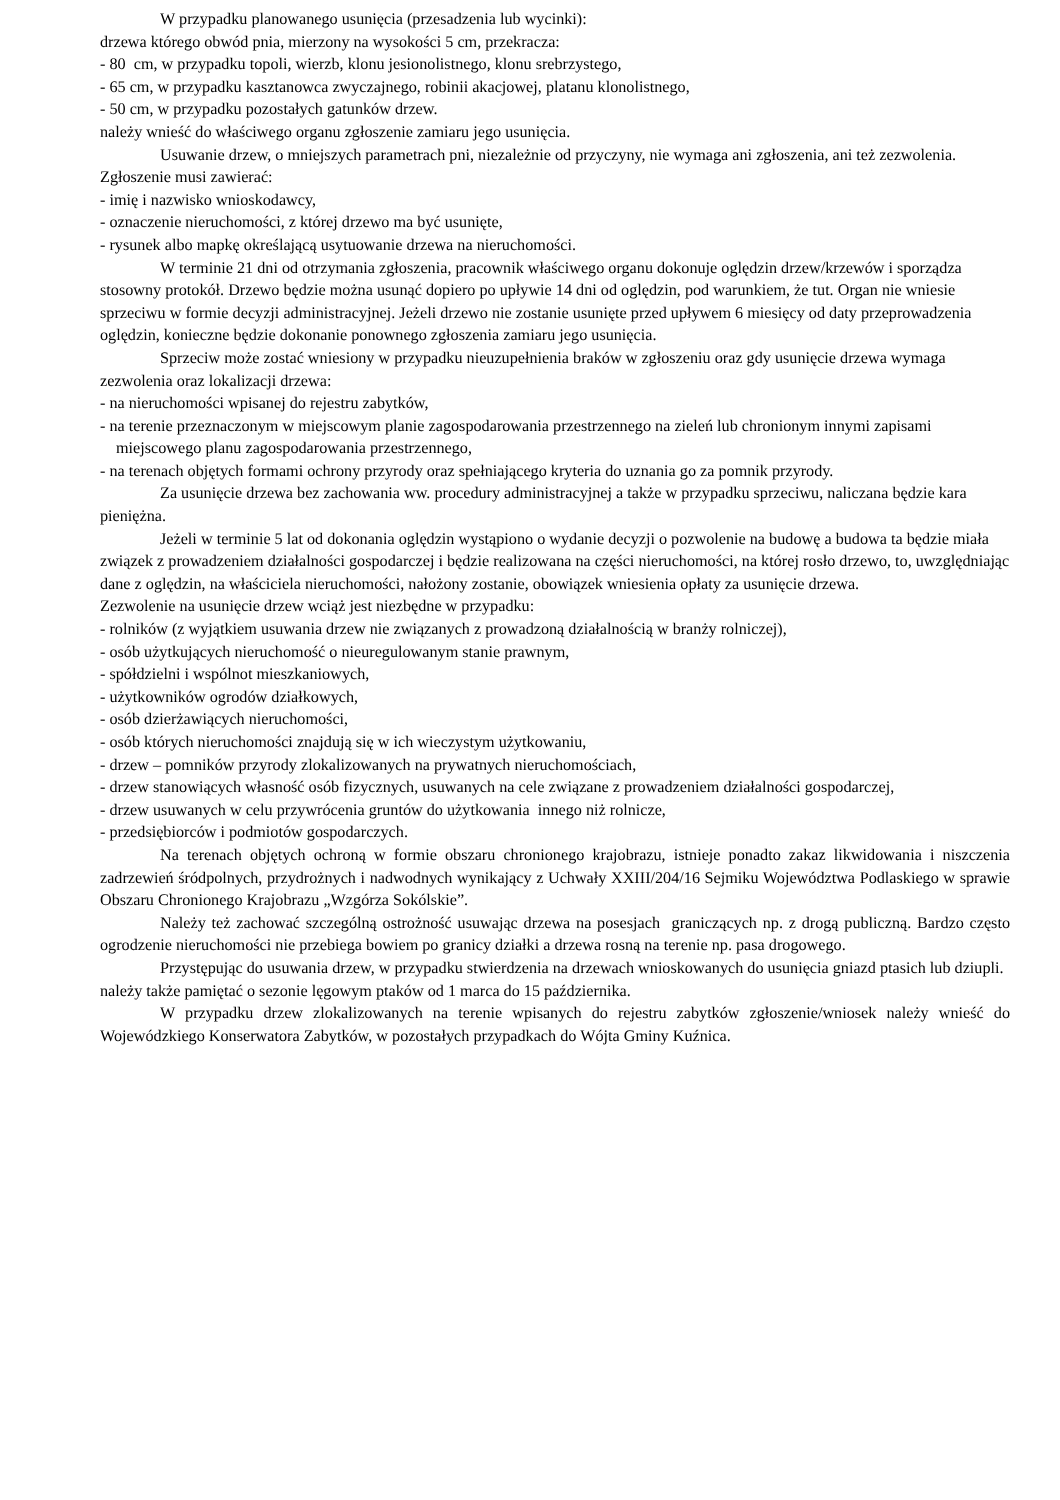W przypadku planowanego usunięcia (przesadzenia lub wycinki):
drzewa którego obwód pnia, mierzony na wysokości 5 cm, przekracza:
- 80 cm, w przypadku topoli, wierzb, klonu jesionolistnego, klonu srebrzystego,
- 65 cm, w przypadku kasztanowca zwyczajnego, robinii akacjowej, platanu klonolistnego,
- 50 cm, w przypadku pozostałych gatunków drzew.
należy wnieść do właściwego organu zgłoszenie zamiaru jego usunięcia.
Usuwanie drzew, o mniejszych parametrach pni, niezależnie od przyczyny, nie wymaga ani zgłoszenia, ani też zezwolenia.
Zgłoszenie musi zawierać:
- imię i nazwisko wnioskodawcy,
- oznaczenie nieruchomości, z której drzewo ma być usunięte,
- rysunek albo mapkę określającą usytuowanie drzewa na nieruchomości.
W terminie 21 dni od otrzymania zgłoszenia, pracownik właściwego organu dokonuje oględzin drzew/krzewów i sporządza stosowny protokół. Drzewo będzie można usunąć dopiero po upływie 14 dni od oględzin, pod warunkiem, że tut. Organ nie wniesie sprzeciwu w formie decyzji administracyjnej. Jeżeli drzewo nie zostanie usunięte przed upływem 6 miesięcy od daty przeprowadzenia oględzin, konieczne będzie dokonanie ponownego zgłoszenia zamiaru jego usunięcia.
Sprzeciw może zostać wniesiony w przypadku nieuzupełnienia braków w zgłoszeniu oraz gdy usunięcie drzewa wymaga zezwolenia oraz lokalizacji drzewa:
- na nieruchomości wpisanej do rejestru zabytków,
- na terenie przeznaczonym w miejscowym planie zagospodarowania przestrzennego na zieleń lub chronionym innymi zapisami miejscowego planu zagospodarowania przestrzennego,
- na terenach objętych formami ochrony przyrody oraz spełniającego kryteria do uznania go za pomnik przyrody.
Za usunięcie drzewa bez zachowania ww. procedury administracyjnej a także w przypadku sprzeciwu, naliczana będzie kara pieniężna.
Jeżeli w terminie 5 lat od dokonania oględzin wystąpiono o wydanie decyzji o pozwolenie na budowę a budowa ta będzie miała związek z prowadzeniem działalności gospodarczej i będzie realizowana na części nieruchomości, na której rosło drzewo, to, uwzględniając dane z oględzin, na właściciela nieruchomości, nałożony zostanie, obowiązek wniesienia opłaty za usunięcie drzewa.
Zezwolenie na usunięcie drzew wciąż jest niezbędne w przypadku:
- rolników (z wyjątkiem usuwania drzew nie związanych z prowadzoną działalnością w branży rolniczej),
- osób użytkujących nieruchomość o nieuregulowanym stanie prawnym,
- spółdzielni i wspólnot mieszkaniowych,
- użytkowników ogrodów działkowych,
- osób dzierżawiących nieruchomości,
- osób których nieruchomości znajdują się w ich wieczystym użytkowaniu,
- drzew – pomników przyrody zlokalizowanych na prywatnych nieruchomościach,
- drzew stanowiących własność osób fizycznych, usuwanych na cele związane z prowadzeniem działalności gospodarczej,
- drzew usuwanych w celu przywrócenia gruntów do użytkowania innego niż rolnicze,
- przedsiębiorców i podmiotów gospodarczych.
Na terenach objętych ochroną w formie obszaru chronionego krajobrazu, istnieje ponadto zakaz likwidowania i niszczenia zadrzewień śródpolnych, przydrożnych i nadwodnych wynikający z Uchwały XXIII/204/16 Sejmiku Województwa Podlaskiego w sprawie Obszaru Chronionego Krajobrazu „Wzgórza Sokólskie”.
Należy też zachować szczególną ostrożność usuwając drzewa na posesjach graniczących np. z drogą publiczną. Bardzo często ogrodzenie nieruchomości nie przebiega bowiem po granicy działki a drzewa rosną na terenie np. pasa drogowego.
Przystępując do usuwania drzew, w przypadku stwierdzenia na drzewach wnioskowanych do usunięcia gniazd ptasich lub dziupli. należy także pamiętać o sezonie lęgowym ptaków od 1 marca do 15 października.
W przypadku drzew zlokalizowanych na terenie wpisanych do rejestru zabytków zgłoszenie/wniosek należy wnieść do Wojewódzkiego Konserwatora Zabytków, w pozostałych przypadkach do Wójta Gminy Kuźnica.